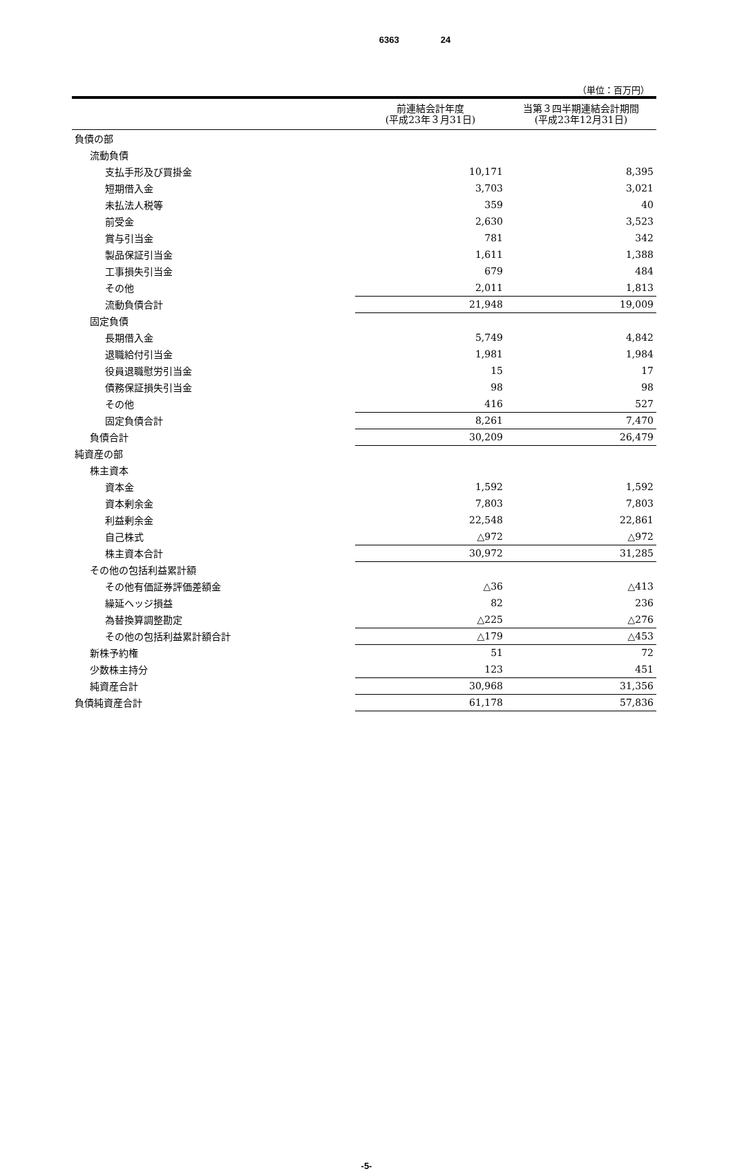6363 24
（単位：百万円）
| | 前連結会計年度 (平成23年３月31日) | 当第３四半期連結会計期間 (平成23年12月31日) |
| --- | --- | --- |
| 負債の部 | | |
| 流動負債 | | |
| 支払手形及び買掛金 | 10,171 | 8,395 |
| 短期借入金 | 3,703 | 3,021 |
| 未払法人税等 | 359 | 40 |
| 前受金 | 2,630 | 3,523 |
| 賞与引当金 | 781 | 342 |
| 製品保証引当金 | 1,611 | 1,388 |
| 工事損失引当金 | 679 | 484 |
| その他 | 2,011 | 1,813 |
| 流動負債合計 | 21,948 | 19,009 |
| 固定負債 | | |
| 長期借入金 | 5,749 | 4,842 |
| 退職給付引当金 | 1,981 | 1,984 |
| 役員退職慰労引当金 | 15 | 17 |
| 債務保証損失引当金 | 98 | 98 |
| その他 | 416 | 527 |
| 固定負債合計 | 8,261 | 7,470 |
| 負債合計 | 30,209 | 26,479 |
| 純資産の部 | | |
| 株主資本 | | |
| 資本金 | 1,592 | 1,592 |
| 資本剰余金 | 7,803 | 7,803 |
| 利益剰余金 | 22,548 | 22,861 |
| 自己株式 | △972 | △972 |
| 株主資本合計 | 30,972 | 31,285 |
| その他の包括利益累計額 | | |
| その他有価証券評価差額金 | △36 | △413 |
| 繰延ヘッジ損益 | 82 | 236 |
| 為替換算調整勘定 | △225 | △276 |
| その他の包括利益累計額合計 | △179 | △453 |
| 新株予約権 | 51 | 72 |
| 少数株主持分 | 123 | 451 |
| 純資産合計 | 30,968 | 31,356 |
| 負債純資産合計 | 61,178 | 57,836 |
-5-